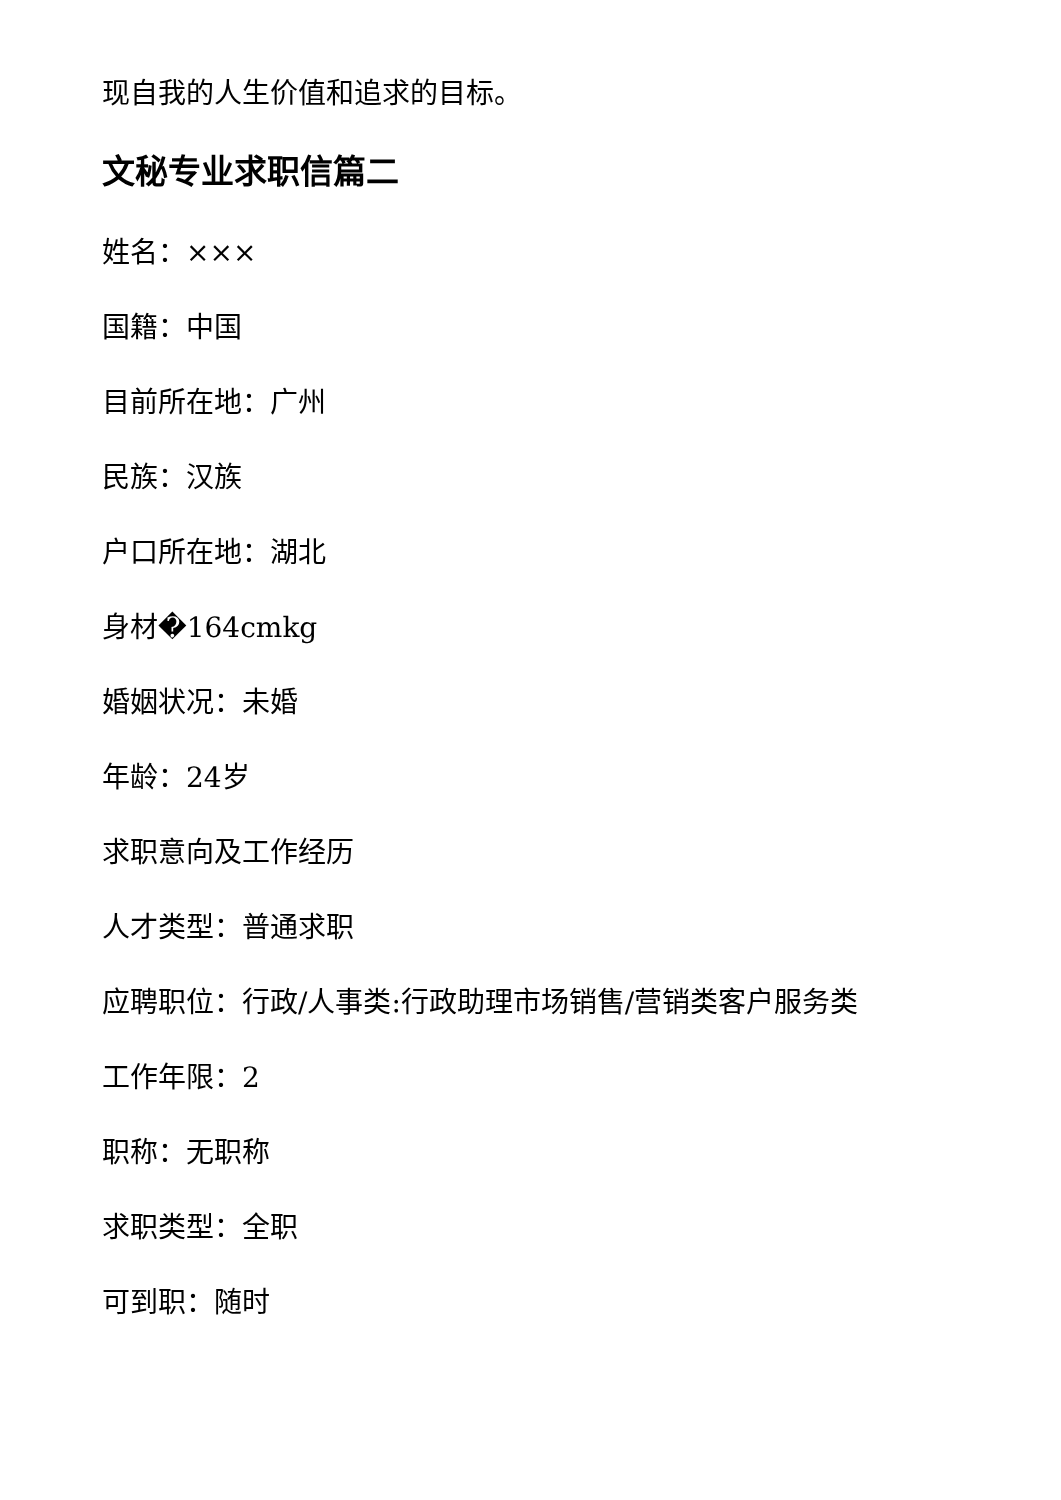现自我的人生价值和追求的目标。
文秘专业求职信篇二
姓名：×××
国籍：中国
目前所在地：广州
民族：汉族
户口所在地：湖北
身材�164cmkg
婚姻状况：未婚
年龄：24岁
求职意向及工作经历
人才类型：普通求职
应聘职位：行政/人事类:行政助理市场销售/营销类客户服务类
工作年限：2
职称：无职称
求职类型：全职
可到职：随时